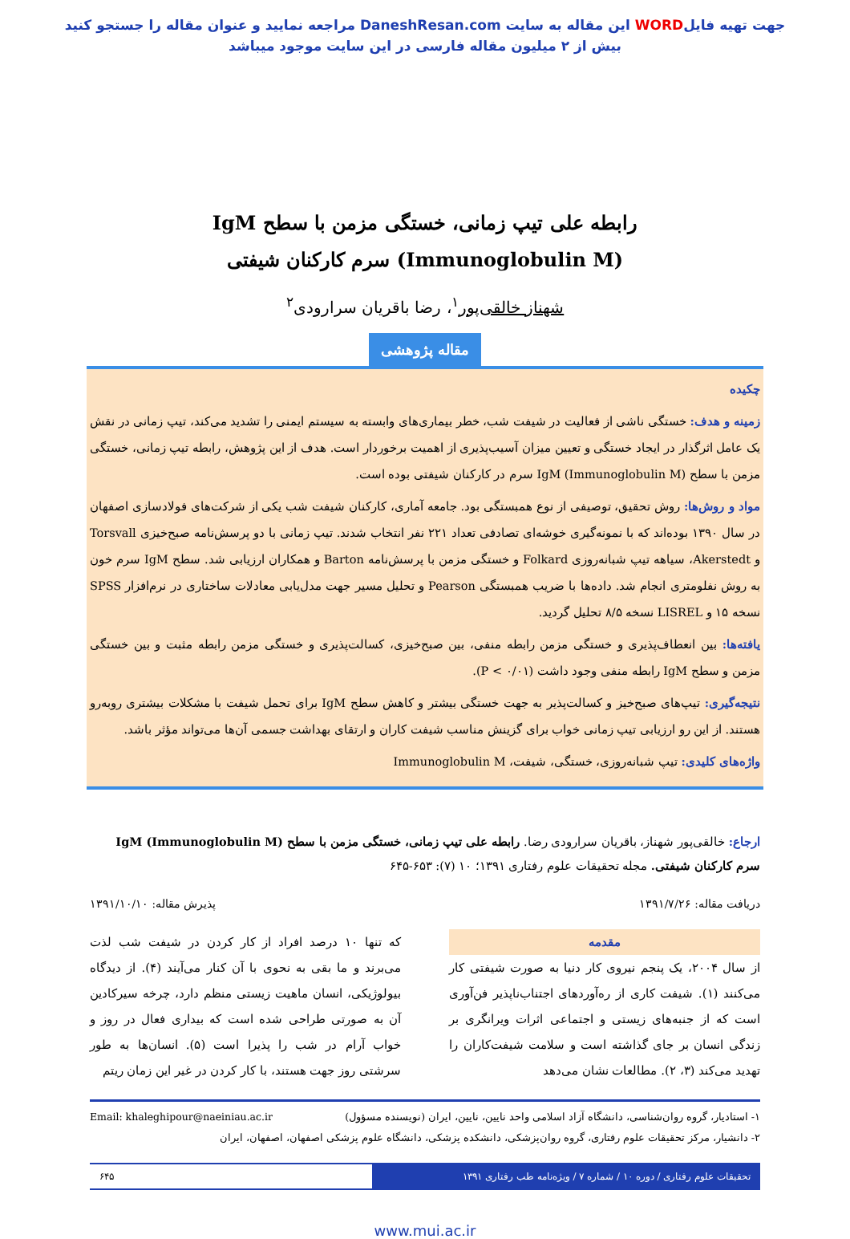جهت تهیه فایلWORD این مقاله به سایت DaneshResan.com مراجعه نمایید و عنوان مقاله را جستجو کنید
بیش از ۲ میلیون مقاله فارسی در این سایت موجود میباشد
رابطه علی تیپ زمانی، خستگی مزمن با سطح IgM (Immunoglobulin M) سرم کارکنان شیفتی
شهناز خالقی‌پور<sup>۱</sup>، رضا باقریان سرارودی<sup>۲</sup>
مقاله پژوهشی
چکیده
زمینه و هدف: خستگی ناشی از فعالیت در شیفت شب، خطر بیماری‌های وابسته به سیستم ایمنی را تشدید می‌کند، تیپ زمانی در نقش یک عامل اثرگذار در ایجاد خستگی و تعیین میزان آسیب‌پذیری از اهمیت برخوردار است. هدف از این پژوهش، رابطه تیپ زمانی، خستگی مزمن با سطح IgM (Immunoglobulin M) سرم در کارکنان شیفتی بوده است.
مواد و روش‌ها: روش تحقیق، توصیفی از نوع همبستگی بود. جامعه آماری، کارکنان شیفت شب یکی از شرکت‌های فولادسازی اصفهان در سال ۱۳۹۰ بوده‌اند که با نمونه‌گیری خوشه‌ای تصادفی تعداد ۲۲۱ نفر انتخاب شدند. تیپ زمانی با دو پرسش‌نامه صبح‌خیزی Torsvall و Akerstedt، سیاهه تیپ شبانه‌روزی Folkard و خستگی مزمن با پرسش‌نامه Barton و همکاران ارزیابی شد. سطح IgM سرم خون به روش نفلومتری انجام شد. داده‌ها با ضریب همبستگی Pearson و تحلیل مسیر جهت مدل‌یابی معادلات ساختاری در نرم‌افزار SPSS نسخه ۱۵ و LISREL نسخه ۸/۵ تحلیل گردید.
یافته‌ها: بین انعطاف‌پذیری و خستگی مزمن رابطه منفی، بین صبح‌خیزی، کسالت‌پذیری و خستگی مزمن رابطه مثبت و بین خستگی مزمن و سطح IgM رابطه منفی وجود داشت (P < ۰/۰۱).
نتیجه‌گیری: تیپ‌های صبح‌خیز و کسالت‌پذیر به جهت خستگی بیشتر و کاهش سطح IgM برای تحمل شیفت با مشکلات بیشتری روبه‌رو هستند. از این رو ارزیابی تیپ زمانی خواب برای گزینش مناسب شیفت کاران و ارتقای بهداشت جسمی آن‌ها می‌تواند مؤثر باشد.
واژه‌های کلیدی: تیپ شبانه‌روزی، خستگی، شیفت، Immunoglobulin M
ارجاع: خالقی‌پور شهناز، باقریان سرارودی رضا. رابطه علی تیپ زمانی، خستگی مزمن با سطح IgM (Immunoglobulin M) سرم کارکنان شیفتی. مجله تحقیقات علوم رفتاری ۱۳۹۱؛ ۱۰ (۷): ۶۵۳-۶۴۵
دریافت مقاله: ۱۳۹۱/۷/۲۶ پذیرش مقاله: ۱۳۹۱/۱۰/۱۰
مقدمه
از سال ۲۰۰۴، یک پنجم نیروی کار دنیا به صورت شیفتی کار می‌کنند (۱). شیفت کاری از ره‌آوردهای اجتناب‌ناپذیر فن‌آوری است که از جنبه‌های زیستی و اجتماعی اثرات ویرانگری بر زندگی انسان بر جای گذاشته است و سلامت شیفت‌کاران را تهدید می‌کند (۳، ۲). مطالعات نشان می‌دهد
که تنها ۱۰ درصد افراد از کار کردن در شیفت شب لذت می‌برند و ما بقی به نحوی با آن کنار می‌آیند (۴). از دیدگاه بیولوژیکی، انسان ماهیت زیستی منظم دارد، چرخه سیرکادین آن به صورتی طراحی شده است که بیداری فعال در روز و خواب آرام در شب را پذیرا است (۵). انسان‌ها به طور سرشتی روز جهت هستند، با کار کردن در غیر این زمان ریتم
۱- استادیار، گروه روان‌شناسی، دانشگاه آزاد اسلامی واحد نایین، نایین، ایران (نویسنده مسؤول) Email: khaleghipour@naeiniau.ac.ir
۲- دانشیار، مرکز تحقیقات علوم رفتاری، گروه روان‌پزشکی، دانشکده پزشکی، دانشگاه علوم پزشکی اصفهان، اصفهان، ایران
تحقیقات علوم رفتاری / دوره ۱۰ / شماره ۷ / ویژه‌نامه طب رفتاری ۱۳۹۱ ۶۴۵
www.mui.ac.ir